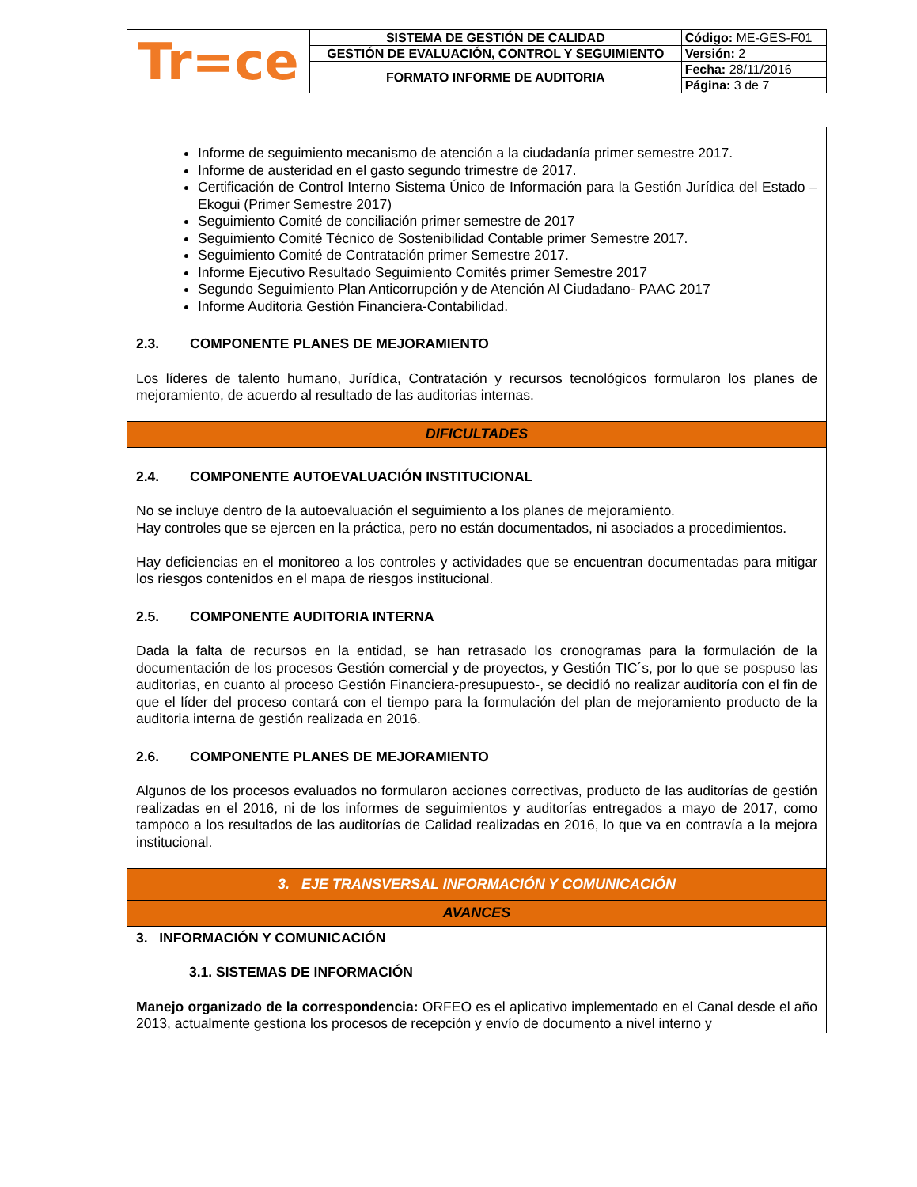| Tr=ce | SISTEMA DE GESTIÓN DE CALIDAD | Código: ME-GES-F01 |
| | GESTIÓN DE EVALUACIÓN, CONTROL Y SEGUIMIENTO | Versión: 2 |
| | FORMATO INFORME DE AUDITORIA | Fecha: 28/11/2016 |
| | | Página: 3 de 7 |
Informe de seguimiento mecanismo de atención a la ciudadanía primer semestre 2017.
Informe de austeridad en el gasto segundo trimestre de 2017.
Certificación de Control Interno Sistema Único de Información para la Gestión Jurídica del Estado –Ekogui (Primer Semestre 2017)
Seguimiento Comité de conciliación primer semestre de 2017
Seguimiento Comité Técnico de Sostenibilidad Contable primer Semestre 2017.
Seguimiento Comité de Contratación primer Semestre 2017.
Informe Ejecutivo Resultado Seguimiento Comités primer Semestre 2017
Segundo Seguimiento Plan Anticorrupción y de Atención Al Ciudadano- PAAC 2017
Informe Auditoria Gestión Financiera-Contabilidad.
2.3. COMPONENTE PLANES DE MEJORAMIENTO
Los líderes de talento humano, Jurídica, Contratación y recursos tecnológicos formularon los planes de mejoramiento, de acuerdo al resultado de las auditorias internas.
DIFICULTADES
2.4. COMPONENTE AUTOEVALUACIÓN INSTITUCIONAL
No se incluye dentro de la autoevaluación el seguimiento a los planes de mejoramiento.
Hay controles que se ejercen en la práctica, pero no están documentados, ni asociados a procedimientos.
Hay deficiencias en el monitoreo a los controles y actividades que se encuentran documentadas para mitigar los riesgos contenidos en el mapa de riesgos institucional.
2.5. COMPONENTE AUDITORIA INTERNA
Dada la falta de recursos en la entidad, se han retrasado los cronogramas para la formulación de la documentación de los procesos Gestión comercial y de proyectos, y Gestión TIC´s, por lo que se pospuso las auditorias, en cuanto al proceso Gestión Financiera-presupuesto-, se decidió no realizar auditoría con el fin de que el líder del proceso contará con el tiempo para la formulación del plan de mejoramiento producto de la auditoria interna de gestión realizada en 2016.
2.6. COMPONENTE PLANES DE MEJORAMIENTO
Algunos de los procesos evaluados no formularon acciones correctivas, producto de las auditorías de gestión realizadas en el 2016, ni de los informes de seguimientos y auditorías entregados a mayo de 2017, como tampoco a los resultados de las auditorías de Calidad realizadas en 2016, lo que va en contravía a la mejora institucional.
3. EJE TRANSVERSAL INFORMACIÓN Y COMUNICACIÓN
AVANCES
3. INFORMACIÓN Y COMUNICACIÓN
3.1. SISTEMAS DE INFORMACIÓN
Manejo organizado de la correspondencia: ORFEO es el aplicativo implementado en el Canal desde el año 2013, actualmente gestiona los procesos de recepción y envío de documento a nivel interno y